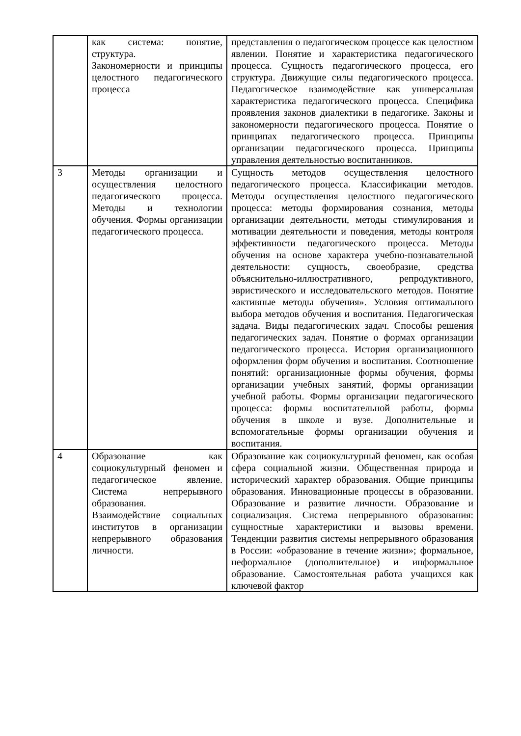| | как система: понятие, структура. Закономерности и принципы целостного педагогического процесса | представления о педагогическом процессе как целостном явлении. Понятие и характеристика педагогического процесса. Сущность педагогического процесса, его структура. Движущие силы педагогического процесса. Педагогическое взаимодействие как универсальная характеристика педагогического процесса. Специфика проявления законов диалектики в педагогике. Законы и закономерности педагогического процесса. Понятие о принципах педагогического процесса. Принципы организации педагогического процесса. Принципы управления деятельностью воспитанников. |
| 3 | Методы организации и осуществления целостного педагогического процесса. Методы и технологии обучения. Формы организации педагогического процесса. | Сущность методов осуществления целостного педагогического процесса. Классификации методов. Методы осуществления целостного педагогического процесса: методы формирования сознания, методы организации деятельности, методы стимулирования и мотивации деятельности и поведения, методы контроля эффективности педагогического процесса. Методы обучения на основе характера учебно-познавательной деятельности: сущность, своеобразие, средства объяснительно-иллюстративного, репродуктивного, эвристического и исследовательского методов. Понятие «активные методы обучения». Условия оптимального выбора методов обучения и воспитания. Педагогическая задача. Виды педагогических задач. Способы решения педагогических задач. Понятие о формах организации педагогического процесса. История организационного оформления форм обучения и воспитания. Соотношение понятий: организационные формы обучения, формы организации учебных занятий, формы организации учебной работы. Формы организации педагогического процесса: формы воспитательной работы, формы обучения в школе и вузе. Дополнительные и вспомогательные формы организации обучения и воспитания. |
| 4 | Образование как социокультурный феномен и педагогическое явление. Система непрерывного образования. Взаимодействие социальных институтов в организации непрерывного образования личности. | Образование как социокультурный феномен, как особая сфера социальной жизни. Общественная природа и исторический характер образования. Общие принципы образования. Инновационные процессы в образовании. Образование и развитие личности. Образование и социализация. Система непрерывного образования: сущностные характеристики и вызовы времени. Тенденции развития системы непрерывного образования в России: «образование в течение жизни»; формальное, неформальное (дополнительное) и информальное образование. Самостоятельная работа учащихся как ключевой фактор |